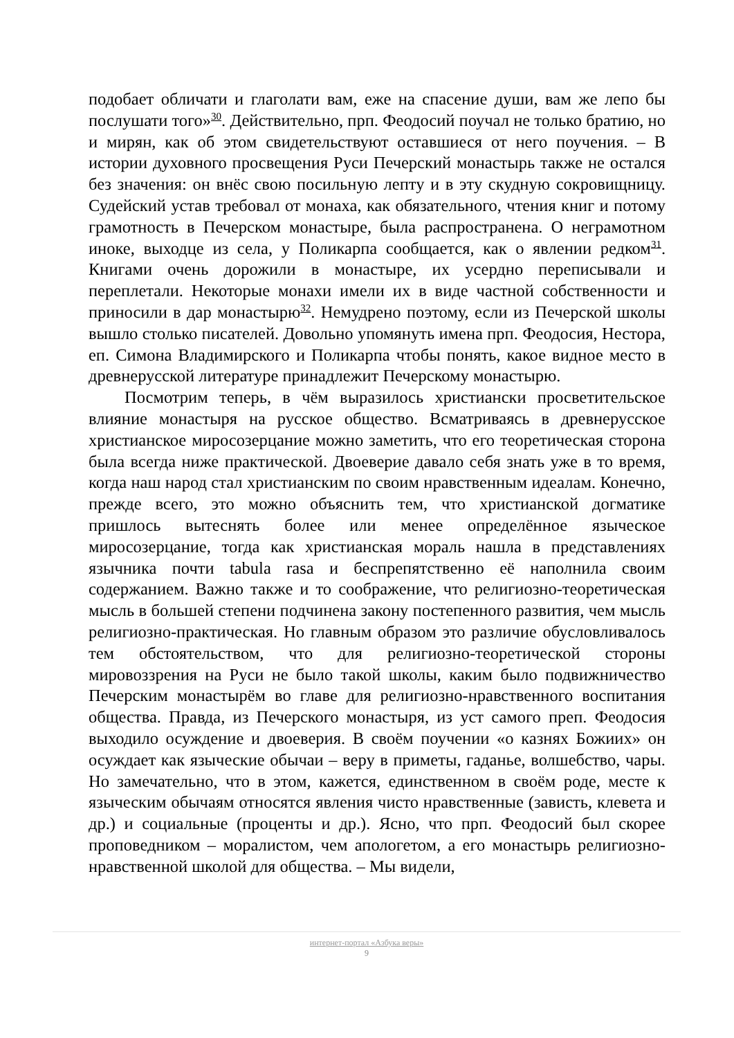подобает обличати и глаголати вам, еже на спасение души, вам же лепо бы послушати того»<sup>30</sup>. Действительно, прп. Феодосий поучал не только братию, но и мирян, как об этом свидетельствуют оставшиеся от него поучения. – В истории духовного просвещения Руси Печерский монастырь также не остался без значения: он внёс свою посильную лепту и в эту скудную сокровищницу. Судейский устав требовал от монаха, как обязательного, чтения книг и потому грамотность в Печерском монастыре, была распространена. О неграмотном иноке, выходце из села, у Поликарпа сообщается, как о явлении редком<sup>31</sup>. Книгами очень дорожили в монастыре, их усердно переписывали и переплетали. Некоторые монахи имели их в виде частной собственности и приносили в дар монастырю<sup>32</sup>. Немудрено поэтому, если из Печерской школы вышло столько писателей. Довольно упомянуть имена прп. Феодосия, Нестора, еп. Симона Владимирского и Поликарпа чтобы понять, какое видное место в древнерусской литературе принадлежит Печерскому монастырю.
Посмотрим теперь, в чём выразилось христиански просветительское влияние монастыря на русское общество. Всматриваясь в древнерусское христианское миросозерцание можно заметить, что его теоретическая сторона была всегда ниже практической. Двоеверие давало себя знать уже в то время, когда наш народ стал христианским по своим нравственным идеалам. Конечно, прежде всего, это можно объяснить тем, что христианской догматике пришлось вытеснять более или менее определённое языческое миросозерцание, тогда как христианская мораль нашла в представлениях язычника почти tabula rasa и беспрепятственно её наполнила своим содержанием. Важно также и то соображение, что религиозно-теоретическая мысль в большей степени подчинена закону постепенного развития, чем мысль религиозно-практическая. Но главным образом это различие обусловливалось тем обстоятельством, что для религиозно-теоретической стороны мировоззрения на Руси не было такой школы, каким было подвижничество Печерским монастырём во главе для религиозно-нравственного воспитания общества. Правда, из Печерского монастыря, из уст самого преп. Феодосия выходило осуждение и двоеверия. В своём поучении «о казнях Божиих» он осуждает как языческие обычаи – веру в приметы, гаданье, волшебство, чары. Но замечательно, что в этом, кажется, единственном в своём роде, месте к языческим обычаям относятся явления чисто нравственные (зависть, клевета и др.) и социальные (проценты и др.). Ясно, что прп. Феодосий был скорее проповедником – моралистом, чем апологетом, а его монастырь религиозно-нравственной школой для общества. – Мы видели,
интернет-портал «Азбука веры»
9